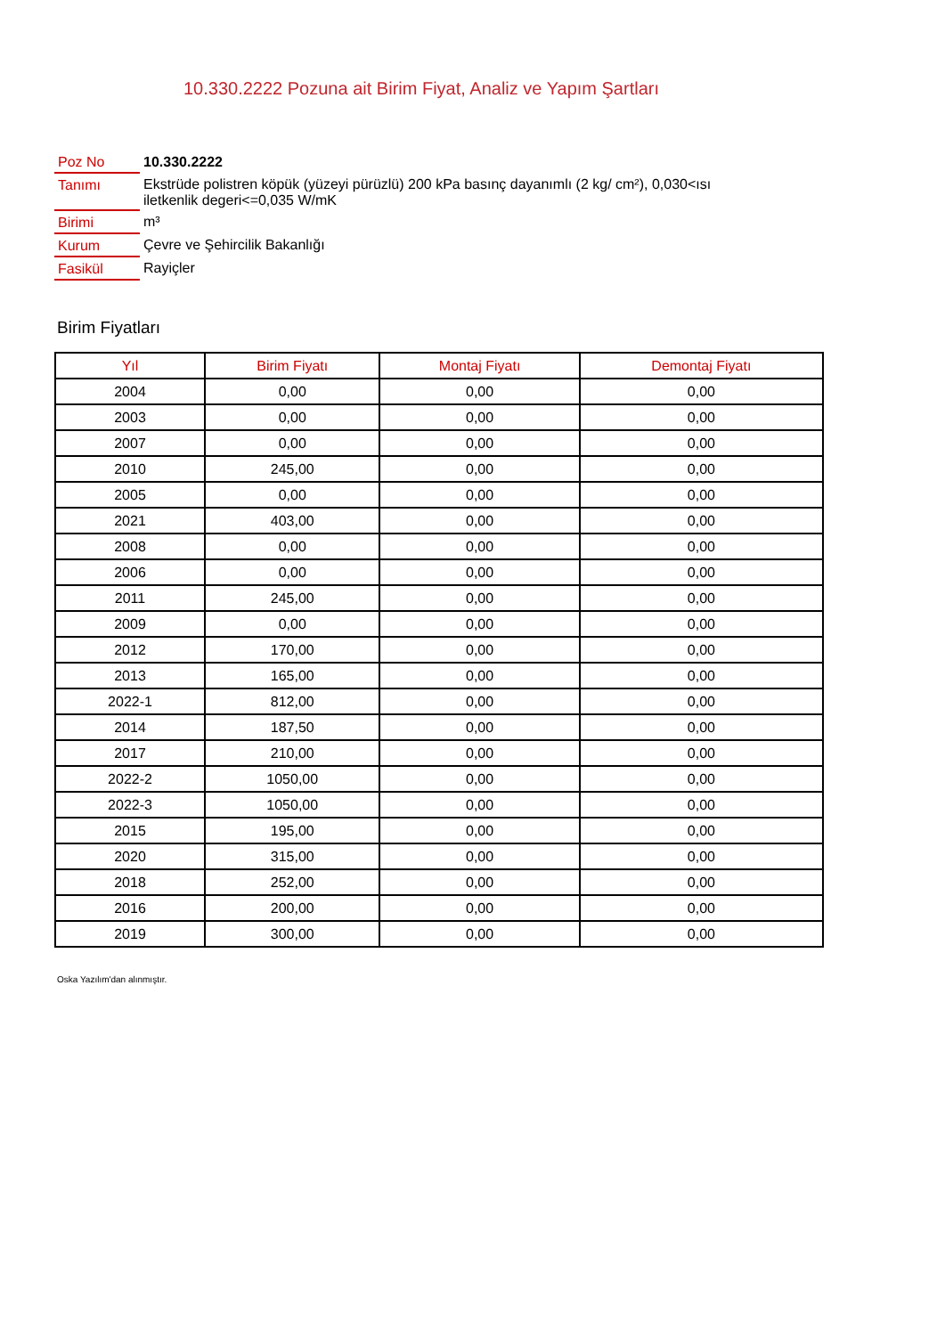10.330.2222 Pozuna ait Birim Fiyat, Analiz ve Yapım Şartları
| Poz No | 10.330.2222 |
| Tanımı | Ekstrüde polistren köpük (yüzeyi pürüzlü) 200 kPa basınç dayanımlı (2 kg/ cm²), 0,030<ısı iletkenlik degeri<=0,035 W/mK |
| Birimi | m³ |
| Kurum | Çevre ve Şehircilik Bakanlığı |
| Fasikül | Rayiçler |
Birim Fiyatları
| Yıl | Birim Fiyatı | Montaj Fiyatı | Demontaj Fiyatı |
| --- | --- | --- | --- |
| 2004 | 0,00 | 0,00 | 0,00 |
| 2003 | 0,00 | 0,00 | 0,00 |
| 2007 | 0,00 | 0,00 | 0,00 |
| 2010 | 245,00 | 0,00 | 0,00 |
| 2005 | 0,00 | 0,00 | 0,00 |
| 2021 | 403,00 | 0,00 | 0,00 |
| 2008 | 0,00 | 0,00 | 0,00 |
| 2006 | 0,00 | 0,00 | 0,00 |
| 2011 | 245,00 | 0,00 | 0,00 |
| 2009 | 0,00 | 0,00 | 0,00 |
| 2012 | 170,00 | 0,00 | 0,00 |
| 2013 | 165,00 | 0,00 | 0,00 |
| 2022-1 | 812,00 | 0,00 | 0,00 |
| 2014 | 187,50 | 0,00 | 0,00 |
| 2017 | 210,00 | 0,00 | 0,00 |
| 2022-2 | 1050,00 | 0,00 | 0,00 |
| 2022-3 | 1050,00 | 0,00 | 0,00 |
| 2015 | 195,00 | 0,00 | 0,00 |
| 2020 | 315,00 | 0,00 | 0,00 |
| 2018 | 252,00 | 0,00 | 0,00 |
| 2016 | 200,00 | 0,00 | 0,00 |
| 2019 | 300,00 | 0,00 | 0,00 |
Oska Yazılım'dan alınmıştır.